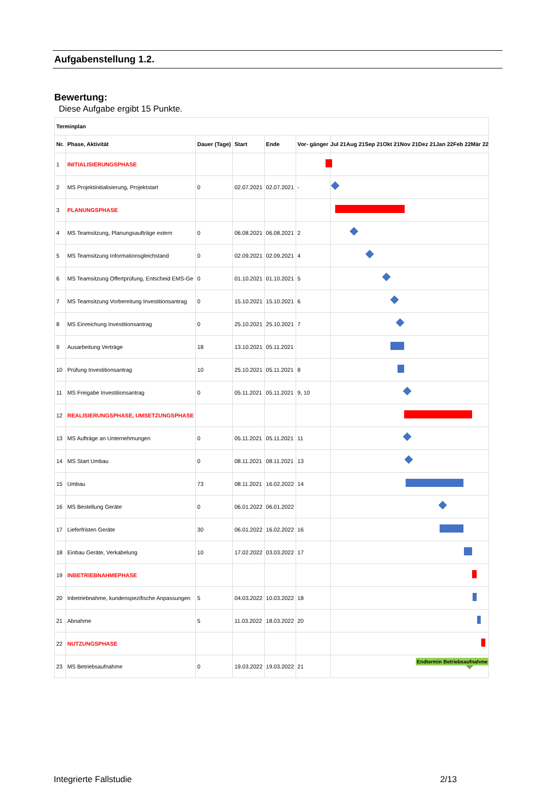Aufgabenstellung 1.2.
Bewertung:
Diese Aufgabe ergibt 15 Punkte.
| Terminplan | | | | | | |
| --- | --- | --- | --- | --- | --- | --- |
| Nr. | Phase, Aktivität | Dauer (Tage) | Start | Ende | Vor- gänger | Jul 21 Aug 21 Sep 21 Okt 21 Nov 21 Dez 21 Jan 22 Feb 22 Mär 22 |
| 1 | INITIALISIERUNGSPHASE | | | | | |
| 2 | MS Projektinitialisierung, Projektstart | 0 | 02.07.2021 | 02.07.2021 | - | |
| 3 | PLANUNGSPHASE | | | | | |
| 4 | MS Teamsitzung, Planungsaufträge extern | 0 | 06.08.2021 | 06.08.2021 | 2 | |
| 5 | MS Teamsitzung Informationsgleichstand | 0 | 02.09.2021 | 02.09.2021 | 4 | |
| 6 | MS Teamsitzung Offertprüfung, Entscheid EMS-Ge | 0 | 01.10.2021 | 01.10.2021 | 5 | |
| 7 | MS Teamsitzung Vorbereitung Investitionsantrag | 0 | 15.10.2021 | 15.10.2021 | 6 | |
| 8 | MS Einreichung Investitionsantrag | 0 | 25.10.2021 | 25.10.2021 | 7 | |
| 9 | Ausarbeitung Verträge | 18 | 13.10.2021 | 05.11.2021 | | |
| 10 | Prüfung Investitionsantrag | 10 | 25.10.2021 | 05.11.2021 | 8 | |
| 11 | MS Freigabe Investitionsantrag | 0 | 05.11.2021 | 05.11.2021 | 9, 10 | |
| 12 | REALISIERUNGSPHASE, UMSETZUNGSPHASE | | | | | |
| 13 | MS Aufträge an Unternehmungen | 0 | 05.11.2021 | 05.11.2021 | 11 | |
| 14 | MS Start Umbau | 0 | 08.11.2021 | 08.11.2021 | 13 | |
| 15 | Umbau | 73 | 08.11.2021 | 16.02.2022 | 14 | |
| 16 | MS Bestellung Geräte | 0 | 06.01.2022 | 06.01.2022 | | |
| 17 | Lieferfristen Geräte | 30 | 06.01.2022 | 16.02.2022 | 16 | |
| 18 | Einbau Geräte, Verkabelung | 10 | 17.02.2022 | 03.03.2022 | 17 | |
| 19 | INBETRIEBNAHMEPHASE | | | | | |
| 20 | Inbetriebnahme, kundenspezifische Anpassungen | 5 | 04.03.2022 | 10.03.2022 | 18 | |
| 21 | Abnahme | 5 | 11.03.2022 | 18.03.2022 | 20 | |
| 22 | NUTZUNGSPHASE | | | | | |
| 23 | MS Betriebsaufnahme | 0 | 19.03.2022 | 19.03.2022 | 21 | Endtermin Betriebsaufnahme |
Integrierte Fallstudie 2/13